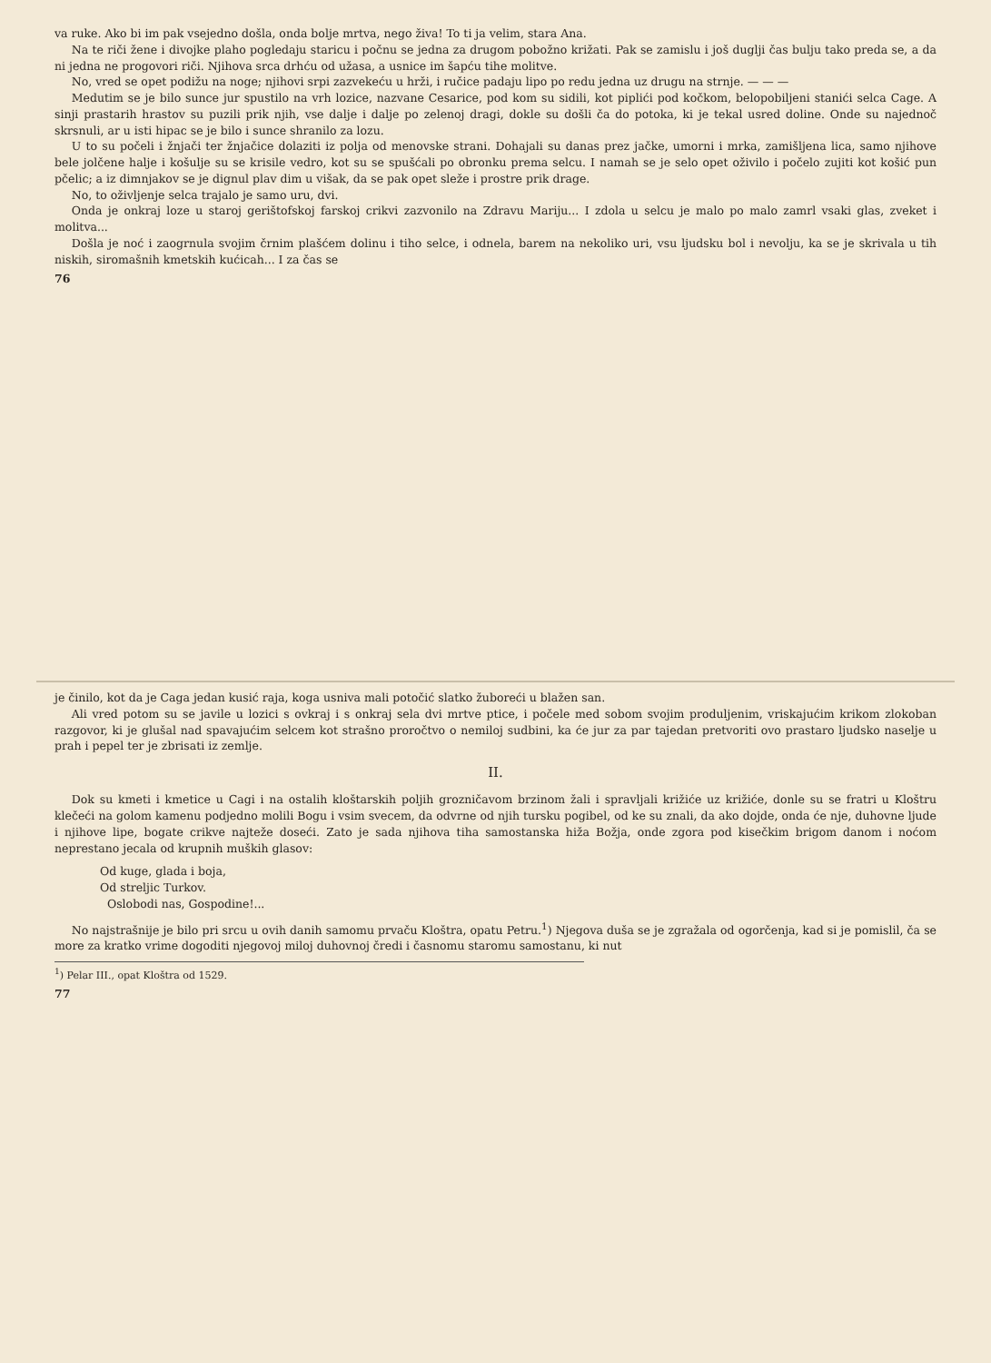va ruke. Ako bi im pak vsejedno došla, onda bolje mrtva, nego živa! To ti ja velim, stara Ana.
Na te riči žene i divojke plaho pogledaju staricu i počnu se jedna za drugom pobožno križati. Pak se zamislu i još duglji čas bulju tako preda se, a da ni jedna ne progovori riči. Njihova srca drhću od užasa, a usnice im šapću tihe molitve.
No, vred se opet podižu na noge; njihovi srpi zazvekeću u hrži, i ručice padaju lipo po redu jedna uz drugu na strnje. — — —
Medutim se je bilo sunce jur spustilo na vrh lozice, nazvane Cesarice, pod kom su sidili, kot piplići pod kočkom, belopobiljeni stanići selca Cage. A sinji prastarih hrastov su puzili prik njih, vse dalje i dalje po zelenoj dragi, dokle su došli ča do potoka, ki je tekal usred doline. Onde su najednoč skrsnuli, ar u isti hipac se je bilo i sunce shranilo za lozu.
U to su počeli i žnjači ter žnjačice dolaziti iz polja od menovske strani. Dohajali su danas prez jačke, umorni i mrka, zamišljena lica, samo njihove bele jolčene halje i košulje su se krisile vedro, kot su se spušćali po obronku prema selcu. I namah se je selo opet oživilo i počelo zujiti kot košić pun pčelic; a iz dimnjakov se je dignul plav dim u višak, da se pak opet sleže i prostre prik drage.
No, to oživljenje selca trajalo je samo uru, dvi.
Onda je onkraj loze u staroj gerištofskoj farskoj crikvi zazvonilo na Zdravu Mariju... I zdola u selcu je malo po malo zamrl vsaki glas, zveket i molitva...
Došla je noć i zaogrnula svojim črnim plašćem dolinu i tiho selce, i odnela, barem na nekoliko uri, vsu ljudsku bol i nevolju, ka se je skrivala u tih niskih, siromašnih kmetskih kućicah... I za čas se
76
je činilo, kot da je Caga jedan kusić raja, koga usniva mali potočić slatko žuboreći u blažen san.
Ali vred potom su se javile u lozici s ovkraj i s onkraj sela dvi mrtve ptice, i počele med sobom svojim produljenim, vriskajućim krikom zlokoban razgovor, ki je glušal nad spavajućim selcem kot strašno proročtvo o nemiloj sudbini, ka će jur za par tajedan pretvoriti ovo prastaro ljudsko naselje u prah i pepel ter je zbrisati iz zemlje.
II.
Dok su kmeti i kmetice u Cagi i na ostalih kloštarskih poljih grozničavom brzinom žali i spravljali križiće uz križiće, donle su se fratri u Kloštru klečeći na golom kamenu podjedno molili Bogu i vsim svecem, da odvrne od njih tursku pogibel, od ke su znali, da ako dojde, onda će nje, duhovne ljude i njihove lipe, bogate crikve najteže doseći. Zato je sada njihova tiha samostanska hiža Božja, onde zgora pod kisečkim brigom danom i noćom neprestano jecala od krupnih muških glasov:
Od kuge, glada i boja,
Od streljic Turkov.
Oslobodi nas, Gospodine!...
No najstrašnije je bilo pri srcu u ovih danih samomu prvaču Kloštra, opatu Petru.<sup>1</sup>) Njegova duša se je zgražala od ogorčenja, kad si je pomislil, ča se more za kratko vrime dogoditi njegovoj miloj duhovnoj čredi i časnomu staromu samostanu, ki nut
<sup>1</sup>) Pelar III., opat Kloštra od 1529.
77